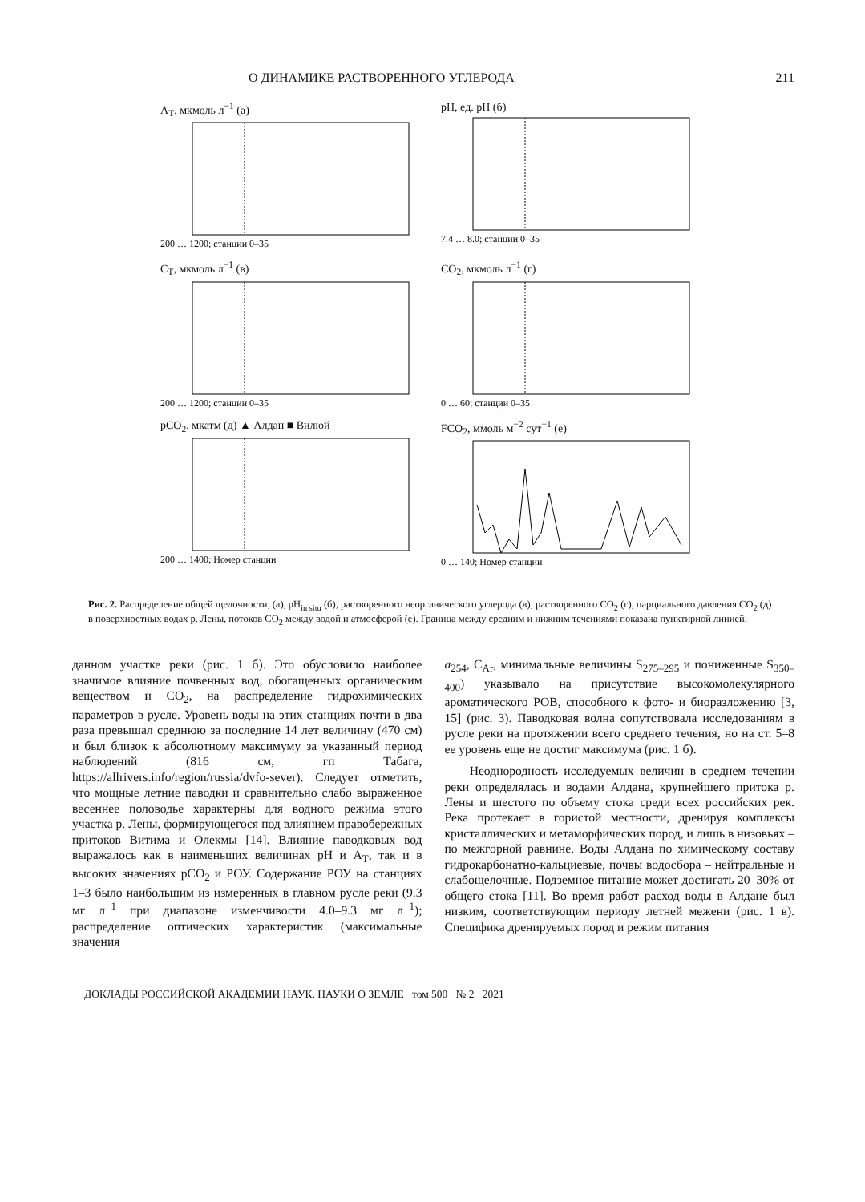О ДИНАМИКЕ РАСТВОРЕННОГО УГЛЕРОДА 211
A<sub>T</sub>, мкмоль л<sup>−1</sup> (а)
200 … 1200; станции 0–35
pH, ед. pH (б)
7.4 … 8.0; станции 0–35
C<sub>T</sub>, мкмоль л<sup>−1</sup> (в)
200 … 1200; станции 0–35
CO<sub>2</sub>, мкмоль л<sup>−1</sup> (г)
0 … 60; станции 0–35
pCO<sub>2</sub>, мкатм (д) ▲ Алдан ■ Вилюй
200 … 1400; Номер станции
FCO<sub>2</sub>, ммоль м<sup>−2</sup> сут<sup>−1</sup> (е)
0 … 140; Номер станции
Рис. 2. Распределение общей щелочности, (а), pH<sub>in situ</sub> (б), растворенного неорганического углерода (в), растворенного CO<sub>2</sub> (г), парциального давления CO<sub>2</sub> (д) в поверхностных водах р. Лены, потоков CO<sub>2</sub> между водой и атмосферой (е). Граница между средним и нижним течениями показана пунктирной линией.
данном участке реки (рис. 1 б). Это обусловило наиболее значимое влияние почвенных вод, обогащенных органическим веществом и CO<sub>2</sub>, на распределение гидрохимических параметров в русле. Уровень воды на этих станциях почти в два раза превышал среднюю за последние 14 лет величину (470 см) и был близок к абсолютному максимуму за указанный период наблюдений (816 см, гп Табага, https://allrivers.info/region/russia/dvfo-sever). Следует отметить, что мощные летние паводки и сравнительно слабо выраженное весеннее половодье характерны для водного режима этого участка р. Лены, формирующегося под влиянием правобережных притоков Витима и Олекмы [14]. Влияние паводковых вод выражалось как в наименьших величинах pH и A<sub>T</sub>, так и в высоких значениях pCO<sub>2</sub> и РОУ. Содержание РОУ на станциях 1–3 было наибольшим из измеренных в главном русле реки (9.3 мг л<sup>−1</sup> при диапазоне изменчивости 4.0–9.3 мг л<sup>−1</sup>); распределение оптических характеристик (максимальные значения
a<sub>254</sub>, C<sub>Ar</sub>, минимальные величины S<sub>275–295</sub> и пониженные S<sub>350–400</sub>) указывало на присутствие высокомолекулярного ароматического РОВ, способного к фото- и биоразложению [3, 15] (рис. 3). Паводковая волна сопутствовала исследованиям в русле реки на протяжении всего среднего течения, но на ст. 5–8 ее уровень еще не достиг максимума (рис. 1 б).
Неоднородность исследуемых величин в среднем течении реки определялась и водами Алдана, крупнейшего притока р. Лены и шестого по объему стока среди всех российских рек. Река протекает в гористой местности, дренируя комплексы кристаллических и метаморфических пород, и лишь в низовьях – по межгорной равнине. Воды Алдана по химическому составу гидрокарбонатно-кальциевые, почвы водосбора – нейтральные и слабощелочные. Подземное питание может достигать 20–30% от общего стока [11]. Во время работ расход воды в Алдане был низким, соответствующим периоду летней межени (рис. 1 в). Специфика дренируемых пород и режим питания
ДОКЛАДЫ РОССИЙСКОЙ АКАДЕМИИ НАУК. НАУКИ О ЗЕМЛЕ том 500 № 2 2021